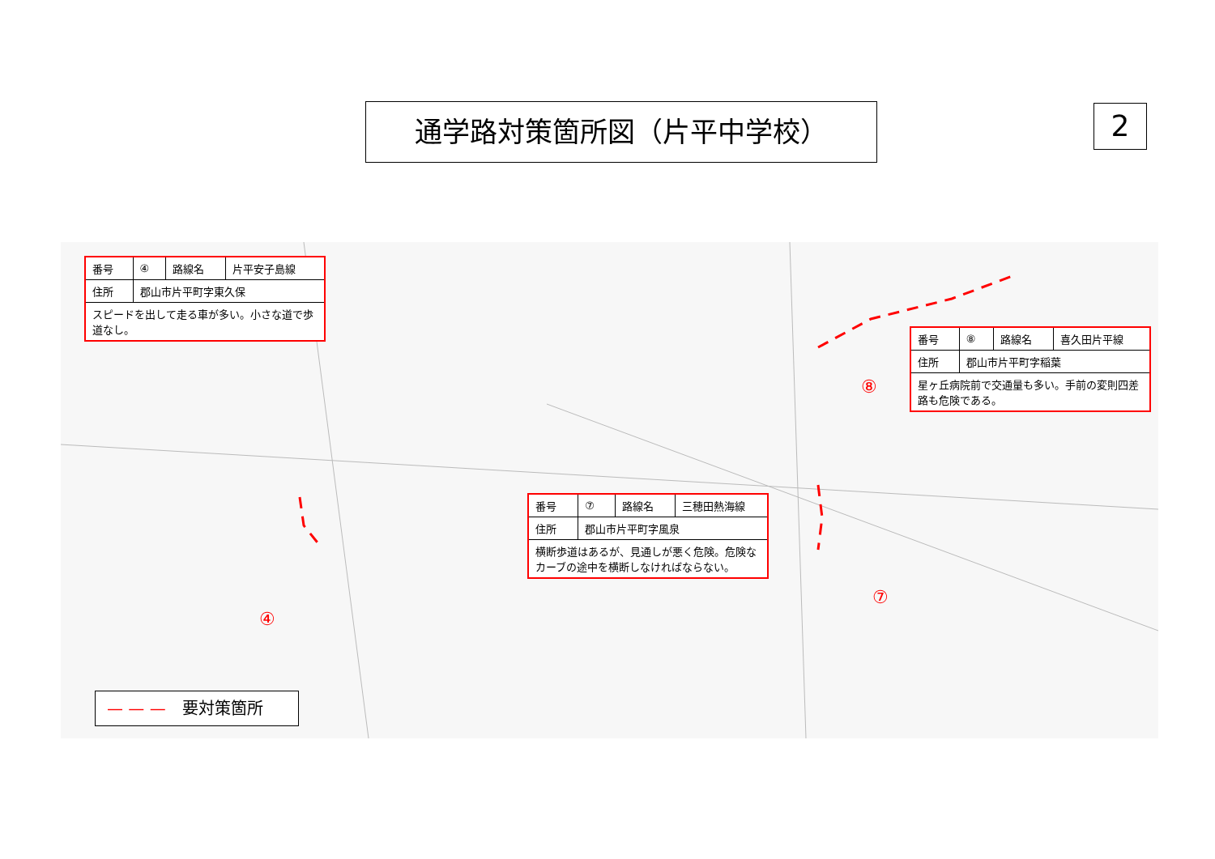通学路対策箇所図（片平中学校） 2
| 番号 | ④ | 路線名 | 片平安子島線 |
| 住所 | 郡山市片平町字東久保 | | |
| スピードを出して走る車が多い。小さな道で歩道なし。 | | | |
| 番号 | ⑧ | 路線名 | 喜久田片平線 |
| 住所 | 郡山市片平町字稲葉 | | |
| 星ヶ丘病院前で交通量も多い。手前の変則四差路も危険である。 | | | |
| 番号 | ⑦ | 路線名 | 三穂田熱海線 |
| 住所 | 郡山市片平町字風泉 | | |
| 横断歩道はあるが、見通しが悪く危険。危険なカーブの途中を横断しなければならない。 | | | |
⑧
⑦
④
— — — 要対策箇所